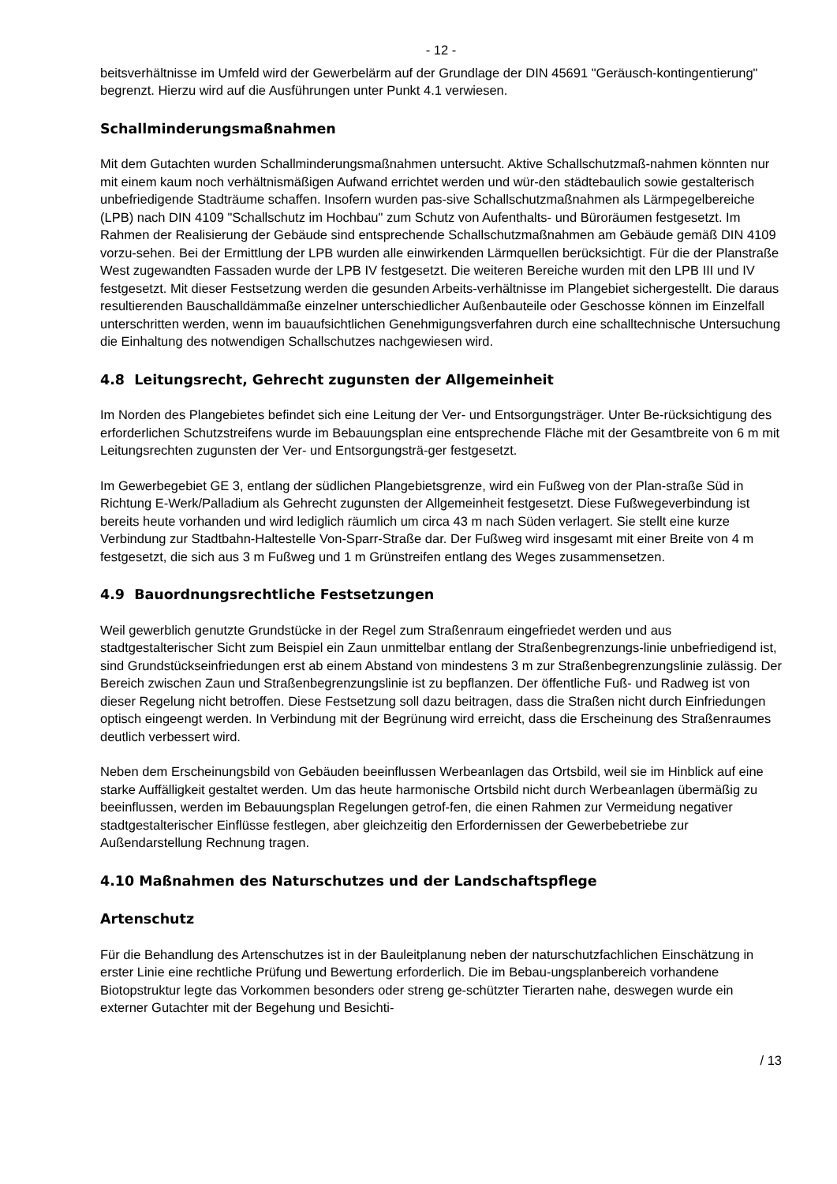- 12 -
beitsverhältnisse im Umfeld wird der Gewerbelärm auf der Grundlage der DIN 45691 "Geräusch-kontingentierung" begrenzt. Hierzu wird auf die Ausführungen unter Punkt 4.1 verwiesen.
Schallminderungsmaßnahmen
Mit dem Gutachten wurden Schallminderungsmaßnahmen untersucht. Aktive Schallschutzmaß-nahmen könnten nur mit einem kaum noch verhältnismäßigen Aufwand errichtet werden und wür-den städtebaulich sowie gestalterisch unbefriedigende Stadträume schaffen. Insofern wurden pas-sive Schallschutzmaßnahmen als Lärmpegelbereiche (LPB) nach DIN 4109 "Schallschutz im Hochbau" zum Schutz von Aufenthalts- und Büroräumen festgesetzt. Im Rahmen der Realisierung der Gebäude sind entsprechende Schallschutzmaßnahmen am Gebäude gemäß DIN 4109 vorzu-sehen. Bei der Ermittlung der LPB wurden alle einwirkenden Lärmquellen berücksichtigt. Für die der Planstraße West zugewandten Fassaden wurde der LPB IV festgesetzt. Die weiteren Bereiche wurden mit den LPB III und IV festgesetzt. Mit dieser Festsetzung werden die gesunden Arbeits-verhältnisse im Plangebiet sichergestellt. Die daraus resultierenden Bauschalldämmaße einzelner unterschiedlicher Außenbauteile oder Geschosse können im Einzelfall unterschritten werden, wenn im bauaufsichtlichen Genehmigungsverfahren durch eine schalltechnische Untersuchung die Einhaltung des notwendigen Schallschutzes nachgewiesen wird.
4.8 Leitungsrecht, Gehrecht zugunsten der Allgemeinheit
Im Norden des Plangebietes befindet sich eine Leitung der Ver- und Entsorgungsträger. Unter Be-rücksichtigung des erforderlichen Schutzstreifens wurde im Bebauungsplan eine entsprechende Fläche mit der Gesamtbreite von 6 m mit Leitungsrechten zugunsten der Ver- und Entsorgungsträ-ger festgesetzt.
Im Gewerbegebiet GE 3, entlang der südlichen Plangebietsgrenze, wird ein Fußweg von der Plan-straße Süd in Richtung E-Werk/Palladium als Gehrecht zugunsten der Allgemeinheit festgesetzt. Diese Fußwegeverbindung ist bereits heute vorhanden und wird lediglich räumlich um circa 43 m nach Süden verlagert. Sie stellt eine kurze Verbindung zur Stadtbahn-Haltestelle Von-Sparr-Straße dar. Der Fußweg wird insgesamt mit einer Breite von 4 m festgesetzt, die sich aus 3 m Fußweg und 1 m Grünstreifen entlang des Weges zusammensetzen.
4.9 Bauordnungsrechtliche Festsetzungen
Weil gewerblich genutzte Grundstücke in der Regel zum Straßenraum eingefriedet werden und aus stadtgestalterischer Sicht zum Beispiel ein Zaun unmittelbar entlang der Straßenbegrenzungs-linie unbefriedigend ist, sind Grundstückseinfriedungen erst ab einem Abstand von mindestens 3 m zur Straßenbegrenzungslinie zulässig. Der Bereich zwischen Zaun und Straßenbegrenzungslinie ist zu bepflanzen. Der öffentliche Fuß- und Radweg ist von dieser Regelung nicht betroffen. Diese Festsetzung soll dazu beitragen, dass die Straßen nicht durch Einfriedungen optisch eingeengt werden. In Verbindung mit der Begrünung wird erreicht, dass die Erscheinung des Straßenraumes deutlich verbessert wird.
Neben dem Erscheinungsbild von Gebäuden beeinflussen Werbeanlagen das Ortsbild, weil sie im Hinblick auf eine starke Auffälligkeit gestaltet werden. Um das heute harmonische Ortsbild nicht durch Werbeanlagen übermäßig zu beeinflussen, werden im Bebauungsplan Regelungen getrof-fen, die einen Rahmen zur Vermeidung negativer stadtgestalterischer Einflüsse festlegen, aber gleichzeitig den Erfordernissen der Gewerbebetriebe zur Außendarstellung Rechnung tragen.
4.10 Maßnahmen des Naturschutzes und der Landschaftspflege
Artenschutz
Für die Behandlung des Artenschutzes ist in der Bauleitplanung neben der naturschutzfachlichen Einschätzung in erster Linie eine rechtliche Prüfung und Bewertung erforderlich. Die im Bebau-ungsplanbereich vorhandene Biotopstruktur legte das Vorkommen besonders oder streng ge-schützter Tierarten nahe, deswegen wurde ein externer Gutachter mit der Begehung und Besichti-
/ 13